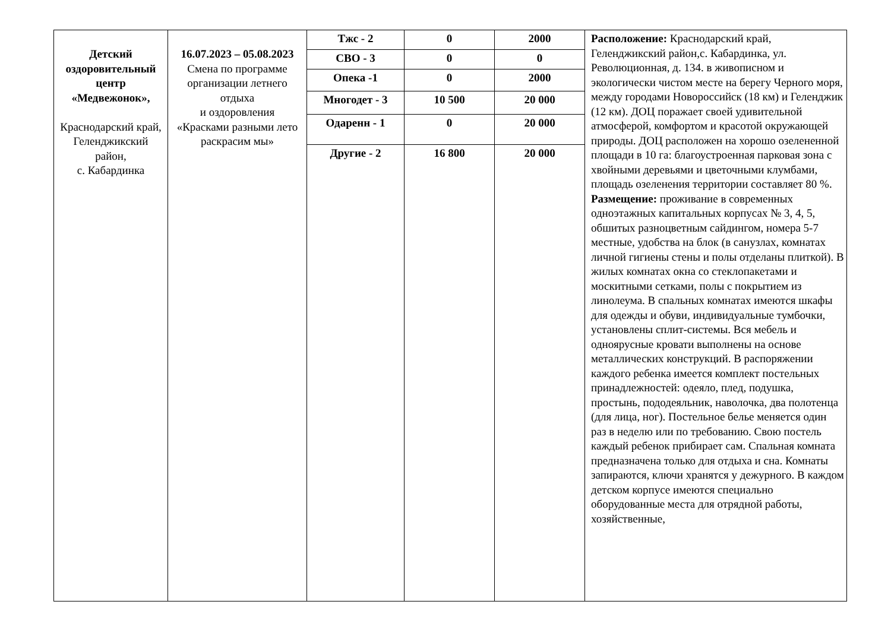| Детский оздоровительный центр «Медвежонок», Краснодарский край, Геленджикский район, с. Кабардинка | 16.07.2023 – 05.08.2023 Смена по программе организации летнего отдыха и оздоровления «Красками разными лето раскрасим мы» | Тжс - 2 | 0 | 2000 | Расположение: Краснодарский край, Геленджикский район,с. Кабардинка, ул. Революционная, д. 134. в живописном и экологически чистом месте на берегу Черного моря, между городами Новороссийск (18 км) и Геленджик (12 км). ДОЦ поражает своей удивительной атмосферой, комфортом и красотой окружающей природы. ДОЦ расположен на хорошо озелененной площади в 10 га: благоустроенная парковая зона с хвойными деревьями и цветочными клумбами, площадь озеленения территории составляет 80 %. Размещение: проживание в современных одноэтажных капитальных корпусах № 3, 4, 5, обшитых разноцветным сайдингом, номера 5-7 местные, удобства на блок (в санузлах, комнатах личной гигиены стены и полы отделаны плиткой). В жилых комнатах окна со стеклопакетами и москитными сетками, полы с покрытием из линолеума. В спальных комнатах имеются шкафы для одежды и обуви, индивидуальные тумбочки, установлены сплит-системы. Вся мебель и одноярусные кровати выполнены на основе металлических конструкций. В распоряжении каждого ребенка имеется комплект постельных принадлежностей: одеяло, плед, подушка, простынь, пододеяльник, наволочка, два полотенца (для лица, ног). Постельное белье меняется один раз в неделю или по требованию. Свою постель каждый ребенок прибирает сам. Спальная комната предназначена только для отдыха и сна. Комнаты запираются, ключи хранятся у дежурного. В каждом детском корпусе имеются специально оборудованные места для отрядной работы, хозяйственные, |
| | | СВО - 3 | 0 | 0 | |
| | | Опека -1 | 0 | 2000 | |
| | | Многодет - 3 | 10 500 | 20 000 | |
| | | Одаренн - 1 | 0 | 20 000 | |
| | | Другие - 2 | 16 800 | 20 000 | |